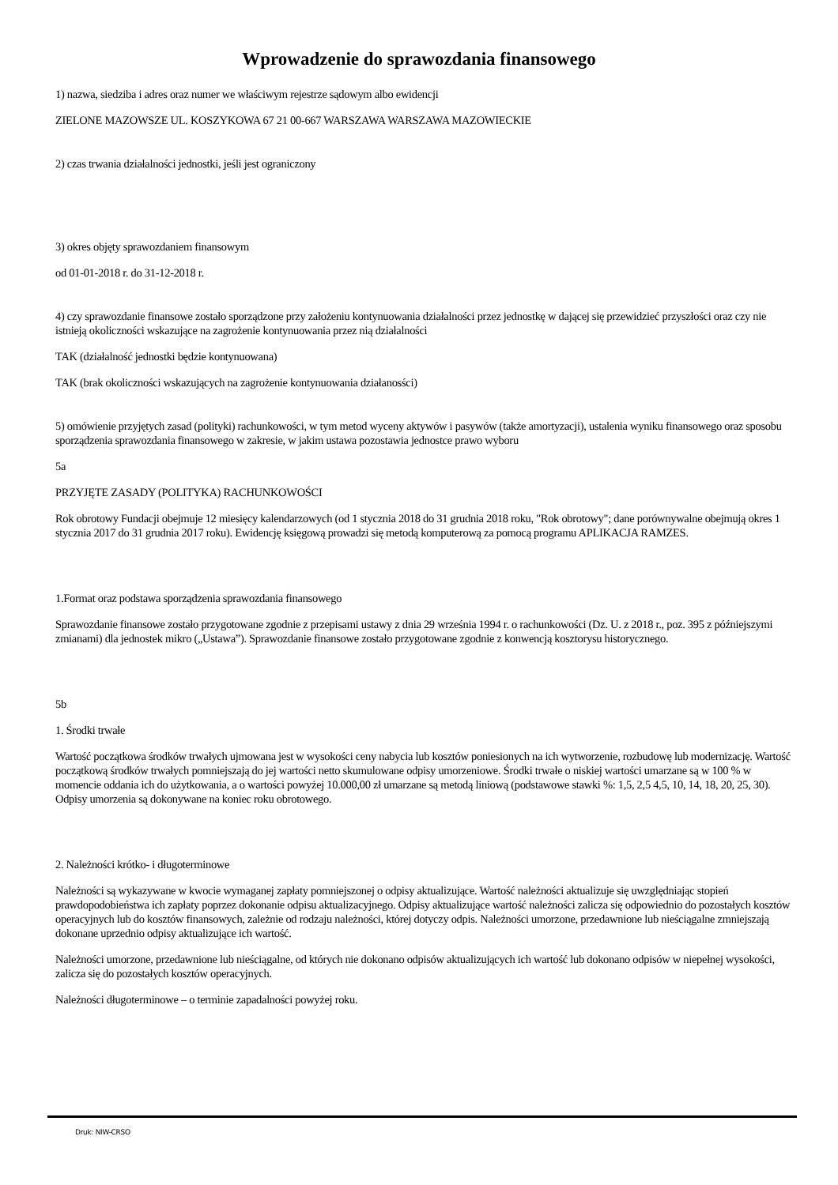Wprowadzenie do sprawozdania finansowego
1) nazwa, siedziba i adres oraz numer we właściwym rejestrze sądowym albo ewidencji
ZIELONE MAZOWSZE UL. KOSZYKOWA 67 21 00-667 WARSZAWA WARSZAWA MAZOWIECKIE
2) czas trwania działalności jednostki, jeśli jest ograniczony
3) okres objęty sprawozdaniem finansowym
od 01-01-2018 r. do 31-12-2018 r.
4) czy sprawozdanie finansowe zostało sporządzone przy założeniu kontynuowania działalności przez jednostkę w dającej się przewidzieć przyszłości oraz czy nie istnieją okoliczności wskazujące na zagrożenie kontynuowania przez nią działalności
TAK (działalność jednostki będzie kontynuowana)
TAK (brak okoliczności wskazujących na zagrożenie kontynuowania działanosści)
5) omówienie przyjętych zasad (polityki) rachunkowości, w tym metod wyceny aktywów i pasywów (także amortyzacji), ustalenia wyniku finansowego oraz sposobu sporządzenia sprawozdania finansowego w zakresie, w jakim ustawa pozostawia jednostce prawo wyboru
5a
PRZYJĘTE ZASADY (POLITYKA) RACHUNKOWOŚCI
Rok obrotowy Fundacji obejmuje 12 miesięcy kalendarzowych (od 1 stycznia 2018 do 31 grudnia 2018 roku, "Rok obrotowy"; dane porównywalne obejmują okres 1 stycznia 2017 do 31 grudnia 2017 roku). Ewidencję księgową prowadzi się metodą komputerową za pomocą programu APLIKACJA RAMZES.
1.Format oraz podstawa sporządzenia sprawozdania finansowego
Sprawozdanie finansowe zostało przygotowane zgodnie z przepisami ustawy z dnia 29 września 1994 r. o rachunkowości (Dz. U. z 2018 r., poz. 395 z późniejszymi zmianami) dla jednostek mikro („Ustawa”). Sprawozdanie finansowe zostało przygotowane zgodnie z konwencją kosztorysu historycznego.
5b
1. Środki trwałe
Wartość początkowa środków trwałych ujmowana jest w wysokości ceny nabycia lub kosztów poniesionych na ich wytworzenie, rozbudowę lub modernizację. Wartość początkową środków trwałych pomniejszają do jej wartości netto skumulowane odpisy umorzeniowe. Środki trwałe o niskiej wartości umarzane są w 100 % w momencie oddania ich do użytkowania, a o wartości powyżej 10.000,00 zł umarzane są metodą liniową (podstawowe stawki %: 1,5, 2,5 4,5, 10, 14, 18, 20, 25, 30). Odpisy umorzenia są dokonywane na koniec roku obrotowego.
2. Należności krótko- i długoterminowe
Należności są wykazywane w kwocie wymaganej zapłaty pomniejszonej o odpisy aktualizujące. Wartość należności aktualizuje się uwzględniając stopień prawdopodobieństwa ich zapłaty poprzez dokonanie odpisu aktualizacyjnego. Odpisy aktualizujące wartość należności zalicza się odpowiednio do pozostałych kosztów operacyjnych lub do kosztów finansowych, zależnie od rodzaju należności, której dotyczy odpis. Należności umorzone, przedawnione lub nieściągalne zmniejszają dokonane uprzednio odpisy aktualizujące ich wartość.
Należności umorzone, przedawnione lub nieściągalne, od których nie dokonano odpisów aktualizujących ich wartość lub dokonano odpisów w niepełnej wysokości, zalicza się do pozostałych kosztów operacyjnych.
Należności długoterminowe – o terminie zapadalności powyżej roku.
Druk: NIW-CRSO